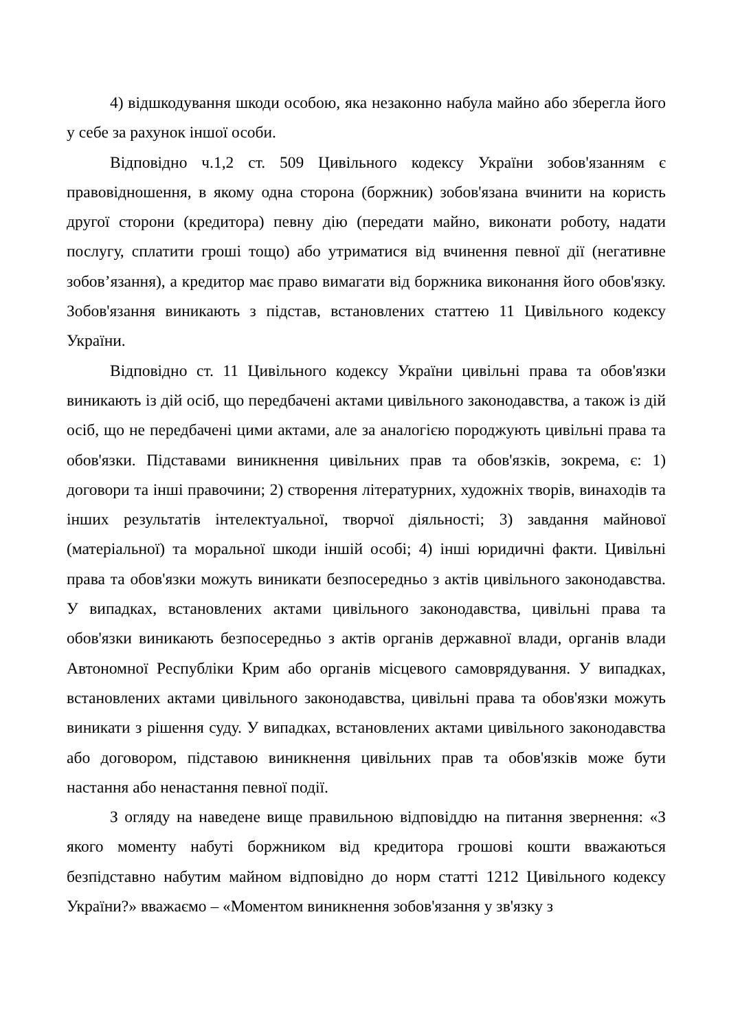4) відшкодування шкоди особою, яка незаконно набула майно або зберегла його у себе за рахунок іншої особи.
Відповідно ч.1,2 ст. 509 Цивільного кодексу України зобов'язанням є правовідношення, в якому одна сторона (боржник) зобов'язана вчинити на користь другої сторони (кредитора) певну дію (передати майно, виконати роботу, надати послугу, сплатити гроші тощо) або утриматися від вчинення певної дії (негативне зобов’язання), а кредитор має право вимагати від боржника виконання його обов'язку. Зобов'язання виникають з підстав, встановлених статтею 11 Цивільного кодексу України.
Відповідно ст. 11 Цивільного кодексу України цивільні права та обов'язки виникають із дій осіб, що передбачені актами цивільного законодавства, а також із дій осіб, що не передбачені цими актами, але за аналогією породжують цивільні права та обов'язки. Підставами виникнення цивільних прав та обов'язків, зокрема, є: 1) договори та інші правочини; 2) створення літературних, художніх творів, винаходів та інших результатів інтелектуальної, творчої діяльності; 3) завдання майнової (матеріальної) та моральної шкоди іншій особі; 4) інші юридичні факти. Цивільні права та обов'язки можуть виникати безпосередньо з актів цивільного законодавства. У випадках, встановлених актами цивільного законодавства, цивільні права та обов'язки виникають безпосередньо з актів органів державної влади, органів влади Автономної Республіки Крим або органів місцевого самоврядування. У випадках, встановлених актами цивільного законодавства, цивільні права та обов'язки можуть виникати з рішення суду. У випадках, встановлених актами цивільного законодавства або договором, підставою виникнення цивільних прав та обов'язків може бути настання або ненастання певної події.
З огляду на наведене вище правильною відповіддю на питання звернення: «З якого моменту набуті боржником від кредитора грошові кошти вважаються безпідставно набутим майном відповідно до норм статті 1212 Цивільного кодексу України?» вважаємо – «Моментом виникнення зобов'язання у зв'язку з